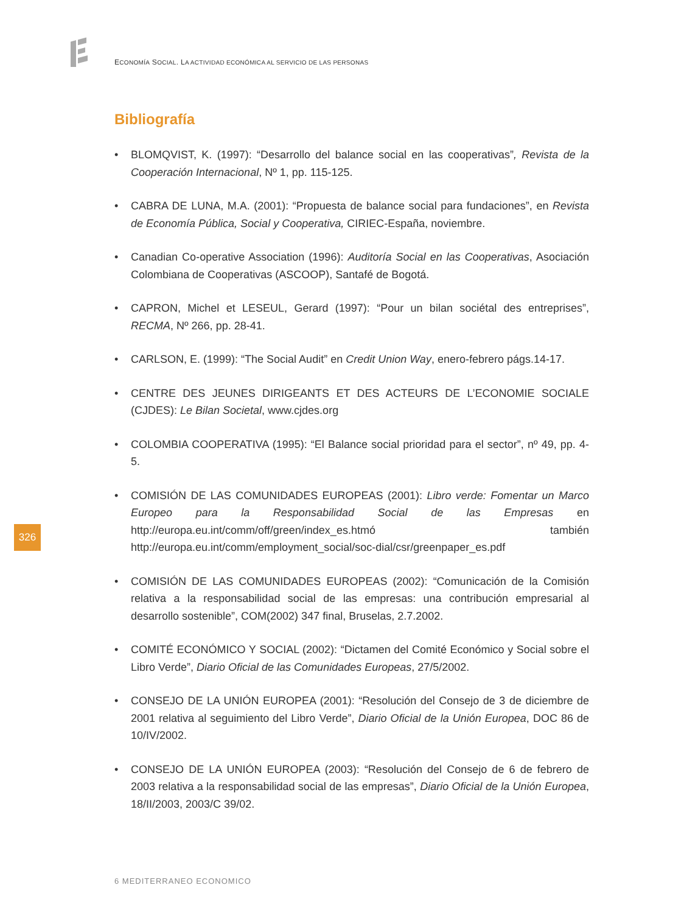ECONOMÍA SOCIAL. LA ACTIVIDAD ECONÓMICA AL SERVICIO DE LAS PERSONAS
Bibliografía
• BLOMQVIST, K. (1997): “Desarrollo del balance social en las cooperativas”, Revista de la Cooperación Internacional, Nº 1, pp. 115-125.
• CABRA DE LUNA, M.A. (2001): “Propuesta de balance social para fundaciones”, en Revista de Economía Pública, Social y Cooperativa, CIRIEC-España, noviembre.
• Canadian Co-operative Association (1996): Auditoría Social en las Cooperativas, Asociación Colombiana de Cooperativas (ASCOOP), Santafé de Bogotá.
• CAPRON, Michel et LESEUL, Gerard (1997): “Pour un bilan sociétal des entreprises”, RECMA, Nº 266, pp. 28-41.
• CARLSON, E. (1999): “The Social Audit” en Credit Union Way, enero-febrero págs.14-17.
• CENTRE DES JEUNES DIRIGEANTS ET DES ACTEURS DE L’ECONOMIE SOCIALE (CJDES): Le Bilan Societal, www.cjdes.org
• COLOMBIA COOPERATIVA (1995): “El Balance social prioridad para el sector”, nº 49, pp. 4-5.
• COMISIÓN DE LAS COMUNIDADES EUROPEAS (2001): Libro verde: Fomentar un Marco Europeo para la Responsabilidad Social de las Empresas en http://europa.eu.int/comm/off/green/index_es.htmó también http://europa.eu.int/comm/employment_social/soc-dial/csr/greenpaper_es.pdf
• COMISIÓN DE LAS COMUNIDADES EUROPEAS (2002): “Comunicación de la Comisión relativa a la responsabilidad social de las empresas: una contribución empresarial al desarrollo sostenible”, COM(2002) 347 final, Bruselas, 2.7.2002.
• COMITÉ ECONÓMICO Y SOCIAL (2002): “Dictamen del Comité Económico y Social sobre el Libro Verde”, Diario Oficial de las Comunidades Europeas, 27/5/2002.
• CONSEJO DE LA UNIÓN EUROPEA (2001): “Resolución del Consejo de 3 de diciembre de 2001 relativa al seguimiento del Libro Verde”, Diario Oficial de la Unión Europea, DOC 86 de 10/IV/2002.
• CONSEJO DE LA UNIÓN EUROPEA (2003): “Resolución del Consejo de 6 de febrero de 2003 relativa a la responsabilidad social de las empresas”, Diario Oficial de la Unión Europea, 18/II/2003, 2003/C 39/02.
326
6 MEDITERRANEO ECONOMICO